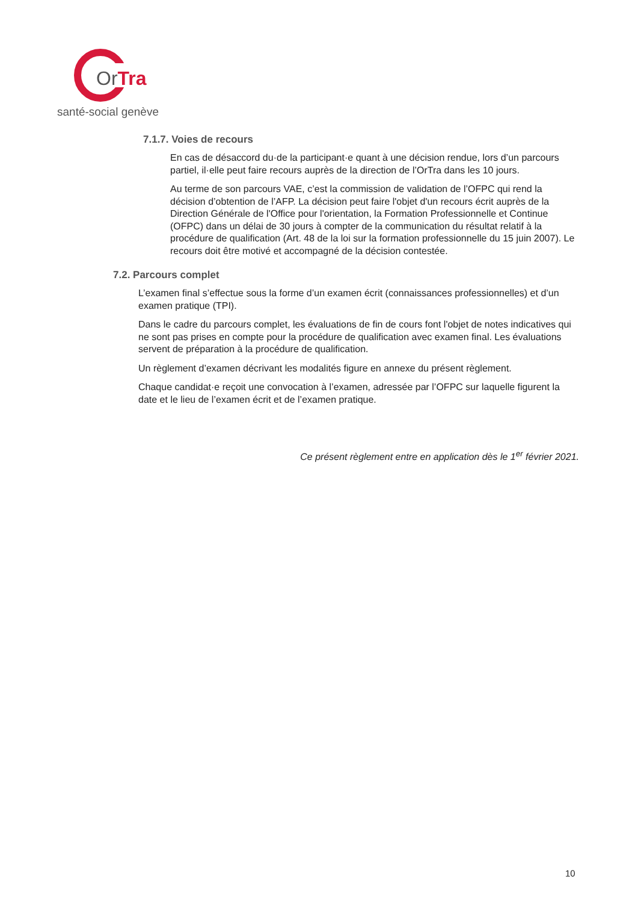OrTra
santé-social genève
7.1.7. Voies de recours
En cas de désaccord du·de la participant·e quant à une décision rendue, lors d’un parcours partiel, il·elle peut faire recours auprès de la direction de l’OrTra dans les 10 jours.
Au terme de son parcours VAE, c’est la commission de validation de l’OFPC qui rend la décision d’obtention de l’AFP. La décision peut faire l'objet d'un recours écrit auprès de la Direction Générale de l'Office pour l'orientation, la Formation Professionnelle et Continue (OFPC) dans un délai de 30 jours à compter de la communication du résultat relatif à la procédure de qualification (Art. 48 de la loi sur la formation professionnelle du 15 juin 2007). Le recours doit être motivé et accompagné de la décision contestée.
7.2. Parcours complet
L’examen final s’effectue sous la forme d’un examen écrit (connaissances professionnelles) et d’un examen pratique (TPI).
Dans le cadre du parcours complet, les évaluations de fin de cours font l'objet de notes indicatives qui ne sont pas prises en compte pour la procédure de qualification avec examen final. Les évaluations servent de préparation à la procédure de qualification.
Un règlement d’examen décrivant les modalités figure en annexe du présent règlement.
Chaque candidat·e reçoit une convocation à l’examen, adressée par l’OFPC sur laquelle figurent la date et le lieu de l’examen écrit et de l’examen pratique.
Ce présent règlement entre en application dès le 1<sup>er</sup> février 2021.
10